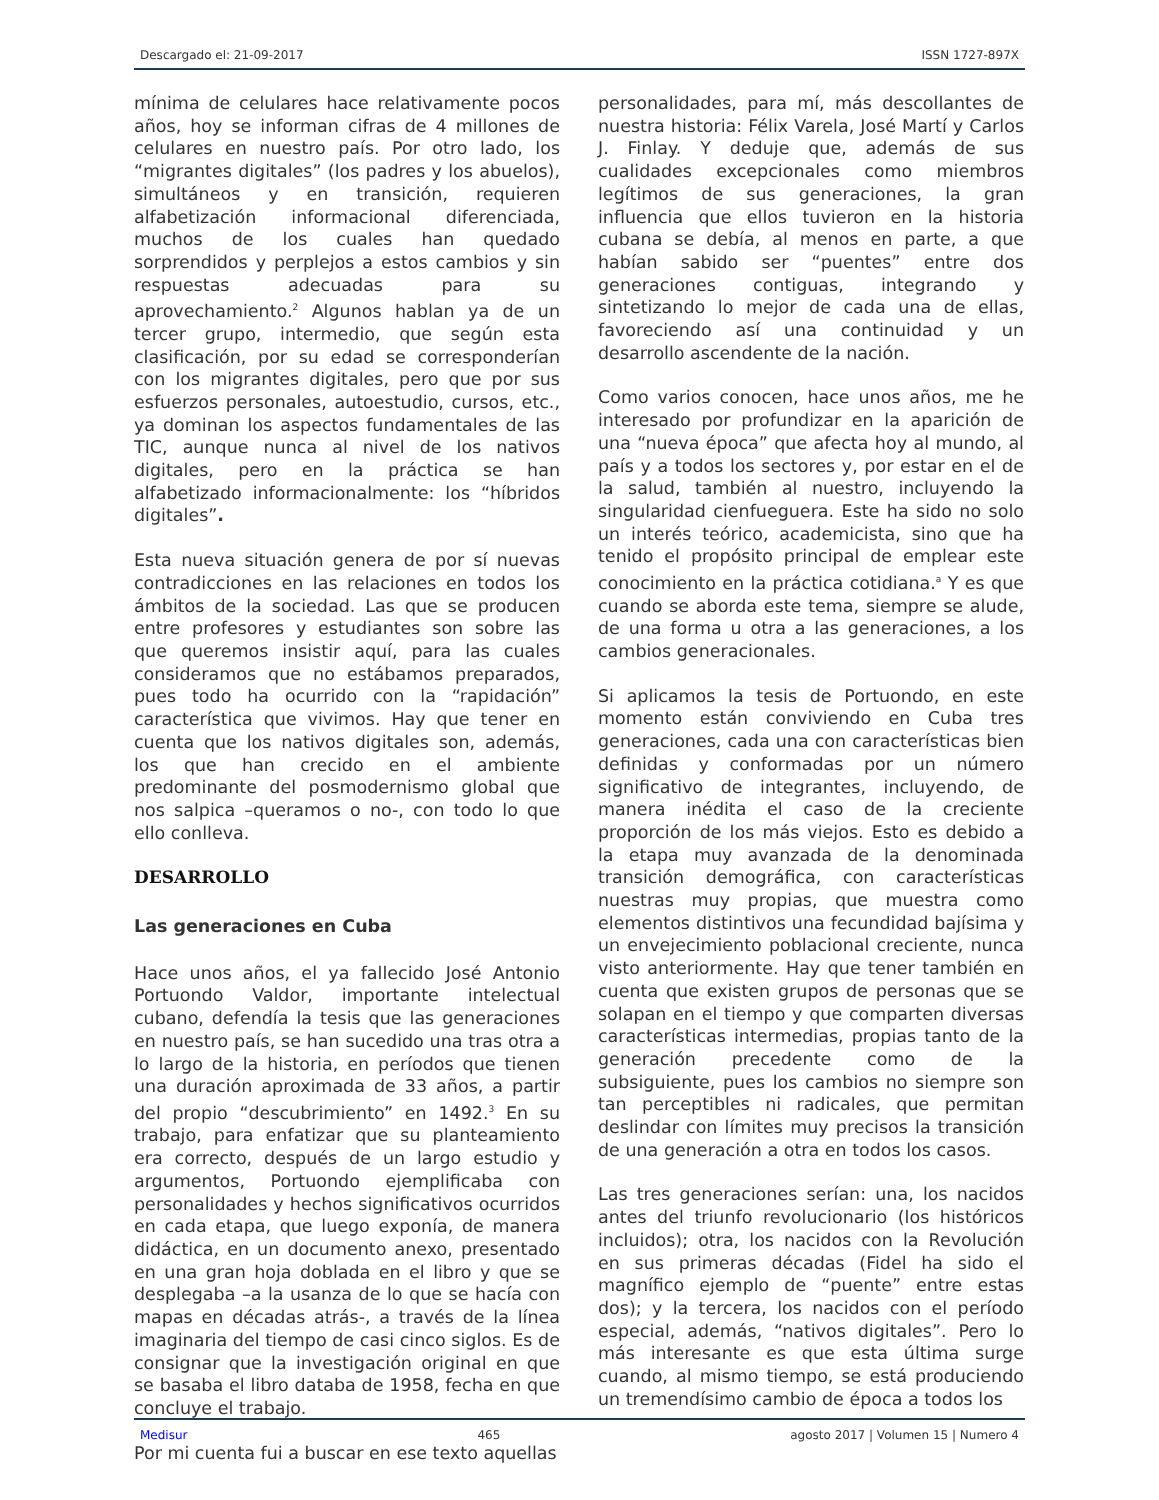Descargado el: 21-09-2017 ISSN 1727-897X
mínima de celulares hace relativamente pocos años, hoy se informan cifras de 4 millones de celulares en nuestro país. Por otro lado, los “migrantes digitales” (los padres y los abuelos), simultáneos y en transición, requieren alfabetización informacional diferenciada, muchos de los cuales han quedado sorprendidos y perplejos a estos cambios y sin respuestas adecuadas para su aprovechamiento.<sup>2</sup> Algunos hablan ya de un tercer grupo, intermedio, que según esta clasificación, por su edad se corresponderían con los migrantes digitales, pero que por sus esfuerzos personales, autoestudio, cursos, etc., ya dominan los aspectos fundamentales de las TIC, aunque nunca al nivel de los nativos digitales, pero en la práctica se han alfabetizado informacionalmente: los “híbridos digitales”.
Esta nueva situación genera de por sí nuevas contradicciones en las relaciones en todos los ámbitos de la sociedad. Las que se producen entre profesores y estudiantes son sobre las que queremos insistir aquí, para las cuales consideramos que no estábamos preparados, pues todo ha ocurrido con la “rapidación” característica que vivimos. Hay que tener en cuenta que los nativos digitales son, además, los que han crecido en el ambiente predominante del posmodernismo global que nos salpica –queramos o no-, con todo lo que ello conlleva.
DESARROLLO
Las generaciones en Cuba
Hace unos años, el ya fallecido José Antonio Portuondo Valdor, importante intelectual cubano, defendía la tesis que las generaciones en nuestro país, se han sucedido una tras otra a lo largo de la historia, en períodos que tienen una duración aproximada de 33 años, a partir del propio “descubrimiento” en 1492.<sup>3</sup> En su trabajo, para enfatizar que su planteamiento era correcto, después de un largo estudio y argumentos, Portuondo ejemplificaba con personalidades y hechos significativos ocurridos en cada etapa, que luego exponía, de manera didáctica, en un documento anexo, presentado en una gran hoja doblada en el libro y que se desplegaba –a la usanza de lo que se hacía con mapas en décadas atrás-, a través de la línea imaginaria del tiempo de casi cinco siglos. Es de consignar que la investigación original en que se basaba el libro databa de 1958, fecha en que concluye el trabajo.
Por mi cuenta fui a buscar en ese texto aquellas
personalidades, para mí, más descollantes de nuestra historia: Félix Varela, José Martí y Carlos J. Finlay. Y deduje que, además de sus cualidades excepcionales como miembros legítimos de sus generaciones, la gran influencia que ellos tuvieron en la historia cubana se debía, al menos en parte, a que habían sabido ser “puentes” entre dos generaciones contiguas, integrando y sintetizando lo mejor de cada una de ellas, favoreciendo así una continuidad y un desarrollo ascendente de la nación.
Como varios conocen, hace unos años, me he interesado por profundizar en la aparición de una “nueva época” que afecta hoy al mundo, al país y a todos los sectores y, por estar en el de la salud, también al nuestro, incluyendo la singularidad cienfueguera. Este ha sido no solo un interés teórico, academicista, sino que ha tenido el propósito principal de emplear este conocimiento en la práctica cotidiana.<sup>a</sup> Y es que cuando se aborda este tema, siempre se alude, de una forma u otra a las generaciones, a los cambios generacionales.
Si aplicamos la tesis de Portuondo, en este momento están conviviendo en Cuba tres generaciones, cada una con características bien definidas y conformadas por un número significativo de integrantes, incluyendo, de manera inédita el caso de la creciente proporción de los más viejos. Esto es debido a la etapa muy avanzada de la denominada transición demográfica, con características nuestras muy propias, que muestra como elementos distintivos una fecundidad bajísima y un envejecimiento poblacional creciente, nunca visto anteriormente. Hay que tener también en cuenta que existen grupos de personas que se solapan en el tiempo y que comparten diversas características intermedias, propias tanto de la generación precedente como de la subsiguiente, pues los cambios no siempre son tan perceptibles ni radicales, que permitan deslindar con límites muy precisos la transición de una generación a otra en todos los casos.
Las tres generaciones serían: una, los nacidos antes del triunfo revolucionario (los históricos incluidos); otra, los nacidos con la Revolución en sus primeras décadas (Fidel ha sido el magnífico ejemplo de “puente” entre estas dos); y la tercera, los nacidos con el período especial, además, “nativos digitales”. Pero lo más interesante es que esta última surge cuando, al mismo tiempo, se está produciendo un tremendísimo cambio de época a todos los
Medisur 465 agosto 2017 | Volumen 15 | Numero 4